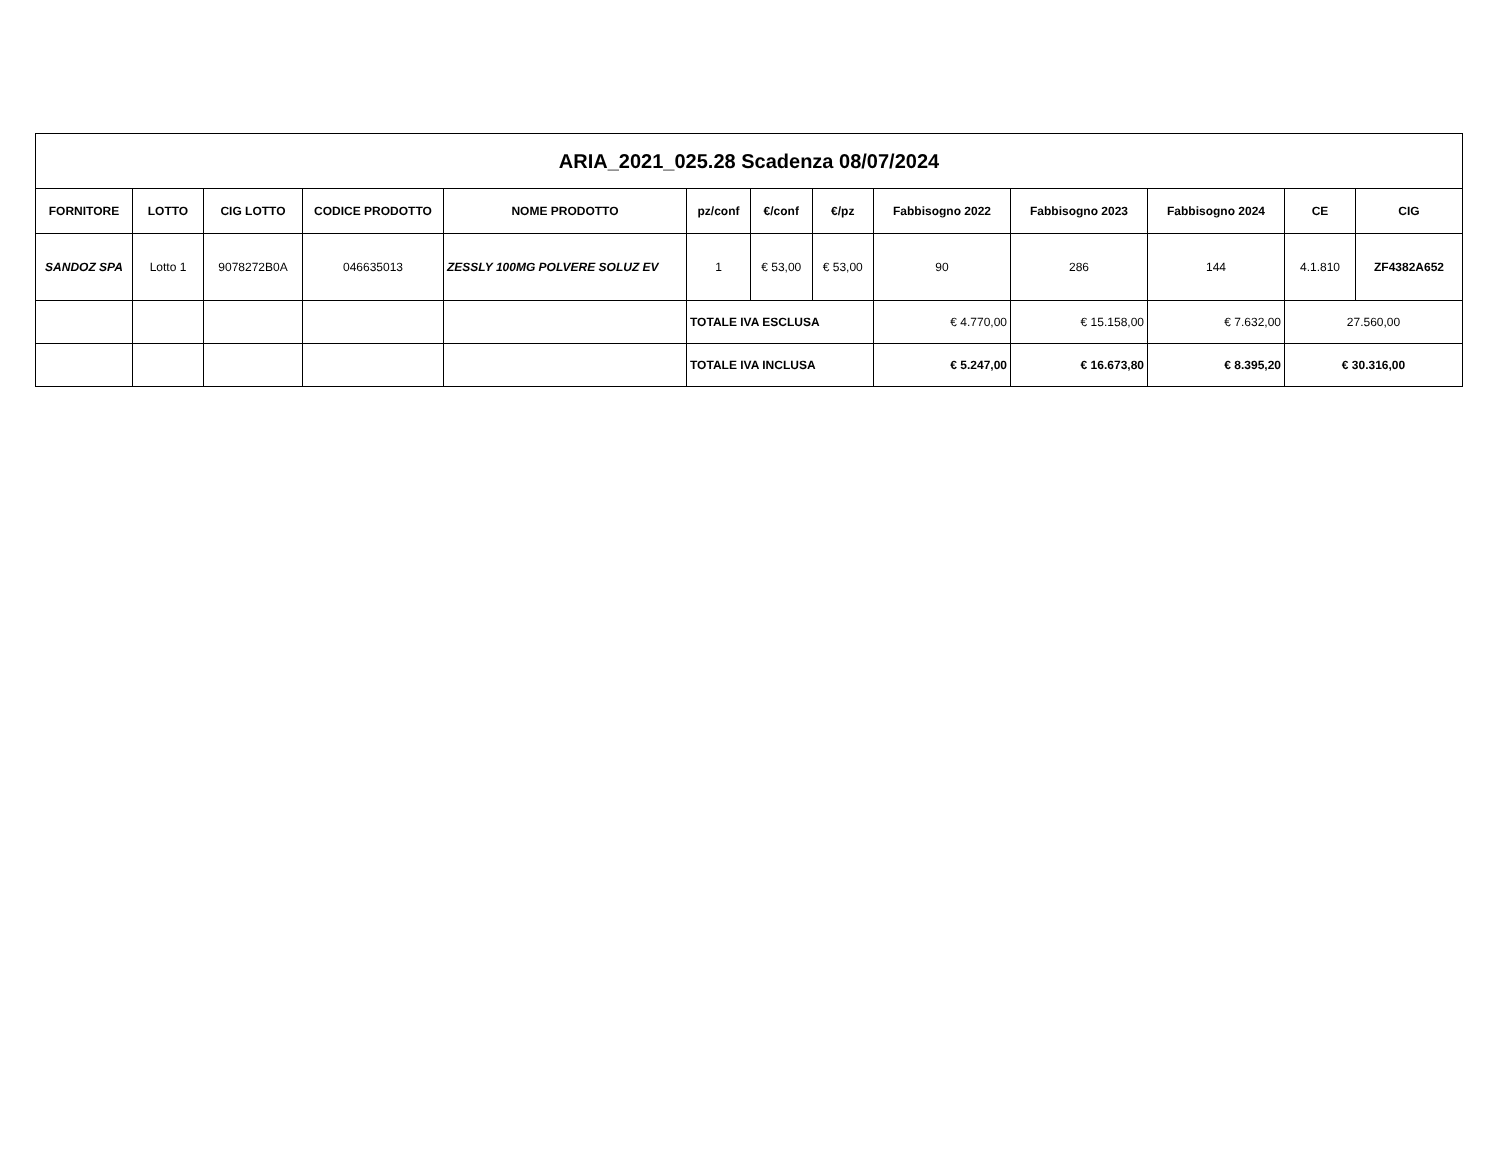| ARIA_2021_025.28 Scadenza 08/07/2024 | | | | | | | | | | | | |
| FORNITORE | LOTTO | CIG LOTTO | CODICE PRODOTTO | NOME PRODOTTO | pz/conf | €/conf | €/pz | Fabbisogno 2022 | Fabbisogno 2023 | Fabbisogno 2024 | CE | CIG |
| SANDOZ SPA | Lotto 1 | 9078272B0A | 046635013 | ZESSLY 100MG POLVERE SOLUZ EV | 1 | € 53,00 | € 53,00 | 90 | 286 | 144 | 4.1.810 | ZF4382A652 |
| | | | | | TOTALE IVA ESCLUSA | | | € 4.770,00 | € 15.158,00 | € 7.632,00 | 27.560,00 | |
| | | | | | TOTALE IVA INCLUSA | | | € 5.247,00 | € 16.673,80 | € 8.395,20 | € 30.316,00 | |